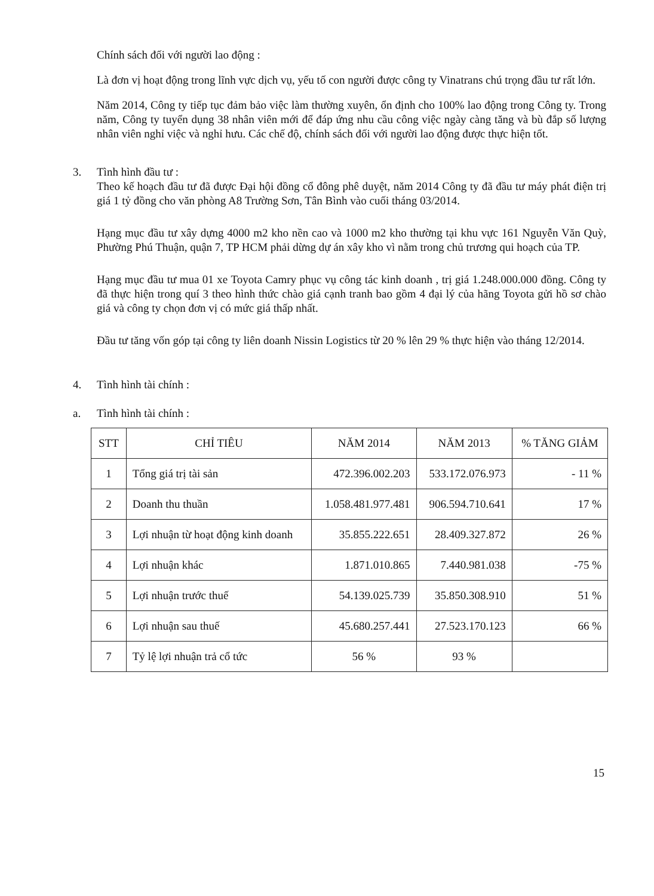Chính sách đối với người lao động :
Là đơn vị hoạt động trong lĩnh vực dịch vụ, yếu tố con người được công ty Vinatrans chú trọng đầu tư rất lớn.
Năm 2014, Công ty tiếp tục đảm bảo việc làm thường xuyên, ổn định cho 100% lao động trong Công ty. Trong năm, Công ty tuyển dụng 38 nhân viên mới để đáp ứng nhu cầu công việc ngày càng tăng và bù đắp số lượng nhân viên nghỉ việc và nghỉ hưu. Các chế độ, chính sách đối với người lao động được thực hiện tốt.
3. Tình hình đầu tư :
Theo kế hoạch đầu tư đã được Đại hội đồng cổ đông phê duyệt, năm 2014 Công ty đã đầu tư máy phát điện trị giá 1 tỷ đồng cho văn phòng A8 Trường Sơn, Tân Bình vào cuối tháng 03/2014.
Hạng mục đầu tư xây dựng 4000 m2 kho nền cao và 1000 m2 kho thường tại khu vực 161 Nguyễn Văn Quỳ, Phường Phú Thuận, quận 7, TP HCM phải dừng dự án xây kho vì nằm trong chủ trương qui hoạch của TP.
Hạng mục đầu tư mua 01 xe Toyota Camry phục vụ công tác kinh doanh , trị giá 1.248.000.000 đồng. Công ty đã thực hiện trong quí 3 theo hình thức chào giá cạnh tranh bao gồm 4 đại lý của hãng Toyota gửi hồ sơ chào giá và công ty chọn đơn vị có mức giá thấp nhất.
Đầu tư tăng vốn góp tại công ty liên doanh Nissin Logistics từ 20 % lên 29 % thực hiện vào tháng 12/2014.
4. Tình hình tài chính :
a. Tình hình tài chính :
| STT | CHỈ TIÊU | NĂM 2014 | NĂM 2013 | % TĂNG GIẢM |
| --- | --- | --- | --- | --- |
| 1 | Tổng giá trị tài sản | 472.396.002.203 | 533.172.076.973 | - 11 % |
| 2 | Doanh thu thuần | 1.058.481.977.481 | 906.594.710.641 | 17 % |
| 3 | Lợi nhuận từ hoạt động kinh doanh | 35.855.222.651 | 28.409.327.872 | 26 % |
| 4 | Lợi nhuận khác | 1.871.010.865 | 7.440.981.038 | -75 % |
| 5 | Lợi nhuận trước thuế | 54.139.025.739 | 35.850.308.910 | 51 % |
| 6 | Lợi nhuận sau thuế | 45.680.257.441 | 27.523.170.123 | 66 % |
| 7 | Tỷ lệ lợi nhuận trả cổ tức | 56 % | 93 % | |
15